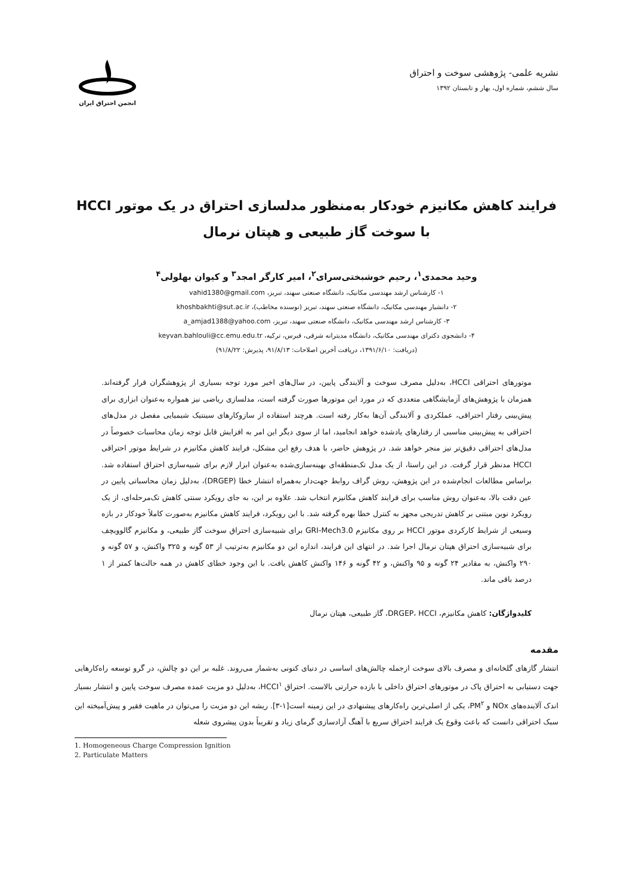نشریه علمی- پژوهشی سوخت و احتراق
سال ششم، شماره اول، بهار و تابستان ۱۳۹۲
انجمن احتراق ایران
فرایند کاهش مکانیزم خودکار به‌منظور مدلسازی احتراق در یک موتور HCCI
با سوخت گاز طبیعی و هپتان نرمال
وحید محمدی<sup>۱</sup>، رحیم خوشبختی‌سرای<sup>۲</sup>، امیر کارگر امجد<sup>۳</sup> و کیوان بهلولی<sup>۴</sup>
۱- کارشناس ارشد مهندسی مکانیک، دانشگاه صنعتی سهند، تبریز، vahid1380@gmail.com
۲- دانشیار مهندسی مکانیک، دانشگاه صنعتی سهند، تبریز (نوسنده مخاطب)، khoshbakhti@sut.ac.ir
۳- کارشناس ارشد مهندسی مکانیک، دانشگاه صنعتی سهند، تبریز، a_amjad1388@yahoo.com
۴- دانشجوی دکترای مهندسی مکانیک، دانشگاه مدیترانه شرقی، قبرس، ترکیه، keyvan.bahlouli@cc.emu.edu.tr
(دریافت: ۱۳۹۱/۶/۱۰، دریافت آخرین اصلاحات: ۹۱/۸/۱۳، پذیرش: ۹۱/۸/۲۲)
موتورهای احتراقی HCCI، به‌دلیل مصرف سوخت و آلایندگی پایین، در سال‌های اخیر مورد توجه بسیاری از پژوهشگران قرار گرفته‌اند. همزمان با پژوهش‌های آزمایشگاهی متعددی که در مورد این موتورها صورت گرفته است، مدلسازی ریاضی نیز همواره به‌عنوان ابزاری برای پیش‌بینی رفتار احتراقی، عملکردی و آلایندگی آن‌ها به‌کار رفته است. هرچند استفاده از سازوکارهای سینتیک شیمیایی مفصل در مدل‌های احتراقی به پیش‌بینی مناسبی از رفتارهای یادشده خواهد انجامید، اما از سوی دیگر این امر به افزایش قابل توجه زمان محاسبات خصوصاً در مدل‌های احتراقی دقیق‌تر نیز منجر خواهد شد. در پژوهش حاضر، با هدف رفع این مشکل، فرایند کاهش مکانیزم در شرایط موتور احتراقی HCCI مدنظر قرار گرفت. در این راستا، از یک مدل تک‌منطقه‌ای بهینه‌سازی‌شده به‌عنوان ابزار لازم برای شبیه‌سازی احتراق استفاده شد. براساس مطالعات انجام‌شده در این پژوهش، روش گراف روابط جهت‌دار به‌همراه انتشار خطا (DRGEP)، به‌دلیل زمان محاسباتی پایین در عین دقت بالا، به‌عنوان روش مناسب برای فرایند کاهش مکانیزم انتخاب شد. علاوه بر این، به جای رویکرد سنتی کاهش تک‌مرحله‌ای، از یک رویکرد نوین مبتنی بر کاهش تدریجی مجهز به کنترل خطا بهره گرفته شد. با این رویکرد، فرایند کاهش مکانیزم به‌صورت کاملاً خودکار در بازه وسیعی از شرایط کارکردی موتور HCCI بر روی مکانیزم GRI-Mech3.0 برای شبیه‌سازی احتراق سوخت گاز طبیعی، و مکانیزم گالوویچف برای شبیه‌سازی احتراق هپتان نرمال اجرا شد. در انتهای این فرایند، اندازه این دو مکانیزم به‌ترتیب از ۵۳ گونه و ۳۲۵ واکنش، و ۵۷ گونه و ۲۹۰ واکنش، به مقادیر ۲۴ گونه و ۹۵ واکنش، و ۴۲ گونه و ۱۴۶ واکنش کاهش یافت. با این وجود خطای کاهش در همه حالت‌ها کمتر از ۱ درصد باقی ماند.
کلیدواژگان: کاهش مکانیزم، DRGEP، HCCI، گاز طبیعی، هپتان نرمال
مقدمه
انتشار گازهای گلخانه‌ای و مصرف بالای سوخت ازجمله چالش‌های اساسی در دنیای کنونی به‌شمار می‌روند. غلبه بر این دو چالش، در گرو توسعه راه‌کارهایی جهت دستیابی به احتراق پاک در موتورهای احتراق داخلی با بازده حرارتی بالاست. احتراق HCCI<sup>۱</sup>، به‌دلیل دو مزیت عمده مصرف سوخت پایین و انتشار بسیار اندک آلاینده‌های NOx و PM<sup>۲</sup>، یکی از اصلی‌ترین راه‌کارهای پیشنهادی در این زمینه است[۱-۳]. ریشه این دو مزیت را می‌توان در ماهیت فقیر و پیش‌آمیخته این سبک احتراقی دانست که باعث وقوع یک فرایند احتراق سریع با آهنگ آزادسازی گرمای زیاد و تقریباً بدون پیشروی شعله
1. Homogeneous Charge Compression Ignition
2. Particulate Matters